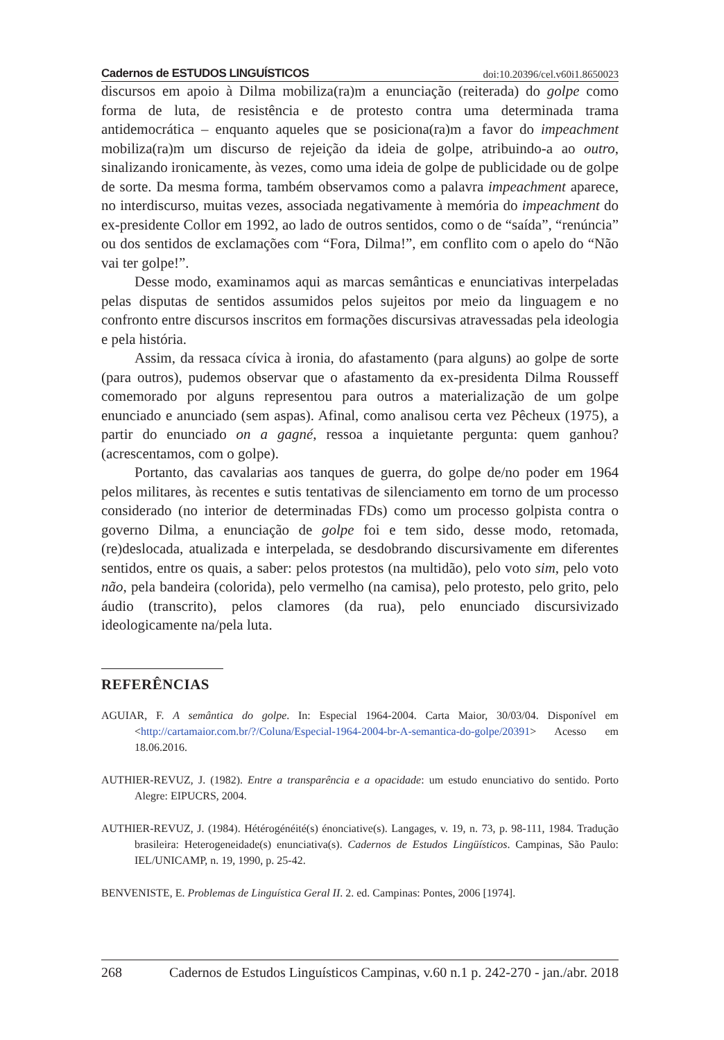Cadernos de ESTUDOS LINGUÍSTICOS doi:10.20396/cel.v60i1.8650023
discursos em apoio à Dilma mobiliza(ra)m a enunciação (reiterada) do golpe como forma de luta, de resistência e de protesto contra uma determinada trama antidemocrática – enquanto aqueles que se posiciona(ra)m a favor do impeachment mobiliza(ra)m um discurso de rejeição da ideia de golpe, atribuindo-a ao outro, sinalizando ironicamente, às vezes, como uma ideia de golpe de publicidade ou de golpe de sorte. Da mesma forma, também observamos como a palavra impeachment aparece, no interdiscurso, muitas vezes, associada negativamente à memória do impeachment do ex-presidente Collor em 1992, ao lado de outros sentidos, como o de “saída”, “renúncia” ou dos sentidos de exclamações com “Fora, Dilma!”, em conflito com o apelo do “Não vai ter golpe!”.
Desse modo, examinamos aqui as marcas semânticas e enunciativas interpeladas pelas disputas de sentidos assumidos pelos sujeitos por meio da linguagem e no confronto entre discursos inscritos em formações discursivas atravessadas pela ideologia e pela história.
Assim, da ressaca cívica à ironia, do afastamento (para alguns) ao golpe de sorte (para outros), pudemos observar que o afastamento da ex-presidenta Dilma Rousseff comemorado por alguns representou para outros a materialização de um golpe enunciado e anunciado (sem aspas). Afinal, como analisou certa vez Pêcheux (1975), a partir do enunciado on a gagné, ressoa a inquietante pergunta: quem ganhou? (acrescentamos, com o golpe).
Portanto, das cavalarias aos tanques de guerra, do golpe de/no poder em 1964 pelos militares, às recentes e sutis tentativas de silenciamento em torno de um processo considerado (no interior de determinadas FDs) como um processo golpista contra o governo Dilma, a enunciação de golpe foi e tem sido, desse modo, retomada, (re)deslocada, atualizada e interpelada, se desdobrando discursivamente em diferentes sentidos, entre os quais, a saber: pelos protestos (na multidão), pelo voto sim, pelo voto não, pela bandeira (colorida), pelo vermelho (na camisa), pelo protesto, pelo grito, pelo áudio (transcrito), pelos clamores (da rua), pelo enunciado discursivizado ideologicamente na/pela luta.
REFERÊNCIAS
AGUIAR, F. A semântica do golpe. In: Especial 1964-2004. Carta Maior, 30/03/04. Disponível em <http://cartamaior.com.br/?/Coluna/Especial-1964-2004-br-A-semantica-do-golpe/20391> Acesso em 18.06.2016.
AUTHIER-REVUZ, J. (1982). Entre a transparência e a opacidade: um estudo enunciativo do sentido. Porto Alegre: EIPUCRS, 2004.
AUTHIER-REVUZ, J. (1984). Hétérogénéité(s) énonciative(s). Langages, v. 19, n. 73, p. 98-111, 1984. Tradução brasileira: Heterogeneidade(s) enunciativa(s). Cadernos de Estudos Lingüísticos. Campinas, São Paulo: IEL/UNICAMP, n. 19, 1990, p. 25-42.
BENVENISTE, E. Problemas de Linguística Geral II. 2. ed. Campinas: Pontes, 2006 [1974].
268 Cadernos de Estudos Linguísticos Campinas, v.60 n.1 p. 242-270 - jan./abr. 2018